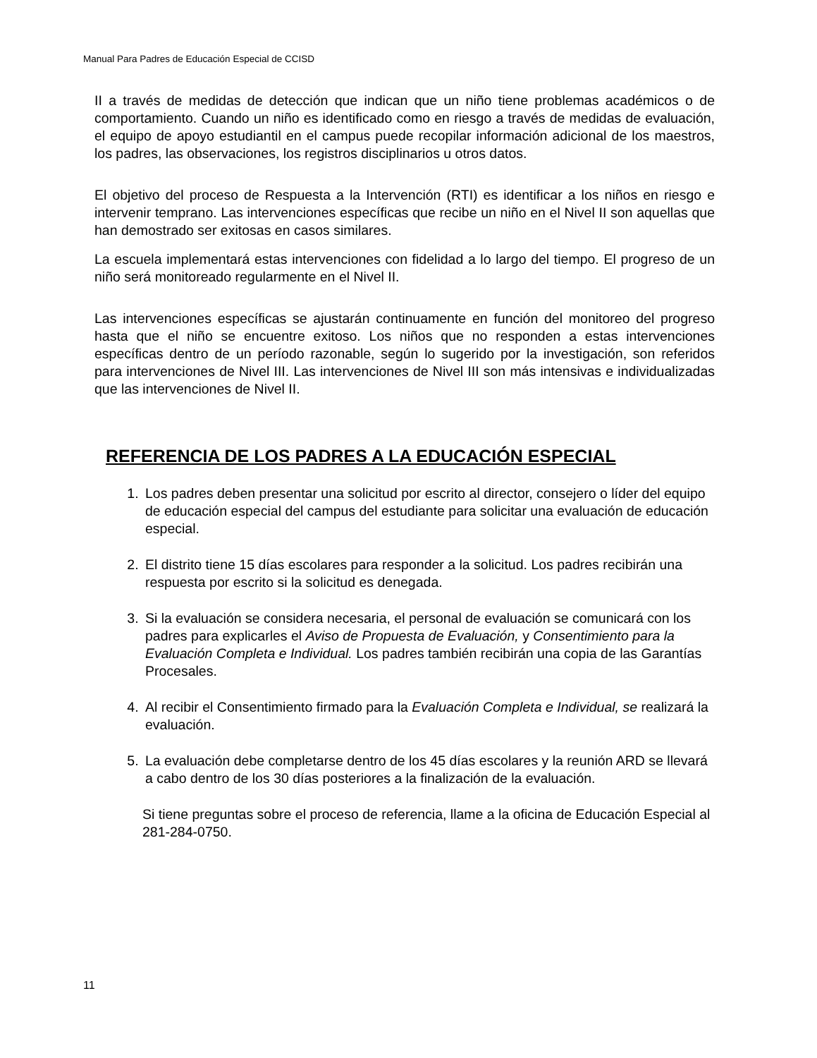Manual Para Padres de Educación Especial de CCISD
II a través de medidas de detección que indican que un niño tiene problemas académicos o de comportamiento. Cuando un niño es identificado como en riesgo a través de medidas de evaluación, el equipo de apoyo estudiantil en el campus puede recopilar información adicional de los maestros, los padres, las observaciones, los registros disciplinarios u otros datos.
El objetivo del proceso de Respuesta a la Intervención (RTI) es identificar a los niños en riesgo e intervenir temprano. Las intervenciones específicas que recibe un niño en el Nivel II son aquellas que han demostrado ser exitosas en casos similares.
La escuela implementará estas intervenciones con fidelidad a lo largo del tiempo. El progreso de un niño será monitoreado regularmente en el Nivel II.
Las intervenciones específicas se ajustarán continuamente en función del monitoreo del progreso hasta que el niño se encuentre exitoso. Los niños que no responden a estas intervenciones específicas dentro de un período razonable, según lo sugerido por la investigación, son referidos para intervenciones de Nivel III. Las intervenciones de Nivel III son más intensivas e individualizadas que las intervenciones de Nivel II.
REFERENCIA DE LOS PADRES A LA EDUCACIÓN ESPECIAL
1. Los padres deben presentar una solicitud por escrito al director, consejero o líder del equipo de educación especial del campus del estudiante para solicitar una evaluación de educación especial.
2. El distrito tiene 15 días escolares para responder a la solicitud. Los padres recibirán una respuesta por escrito si la solicitud es denegada.
3. Si la evaluación se considera necesaria, el personal de evaluación se comunicará con los padres para explicarles el Aviso de Propuesta de Evaluación, y Consentimiento para la Evaluación Completa e Individual. Los padres también recibirán una copia de las Garantías Procesales.
4. Al recibir el Consentimiento firmado para la Evaluación Completa e Individual, se realizará la evaluación.
5. La evaluación debe completarse dentro de los 45 días escolares y la reunión ARD se llevará a cabo dentro de los 30 días posteriores a la finalización de la evaluación.
Si tiene preguntas sobre el proceso de referencia, llame a la oficina de Educación Especial al 281-284-0750.
11